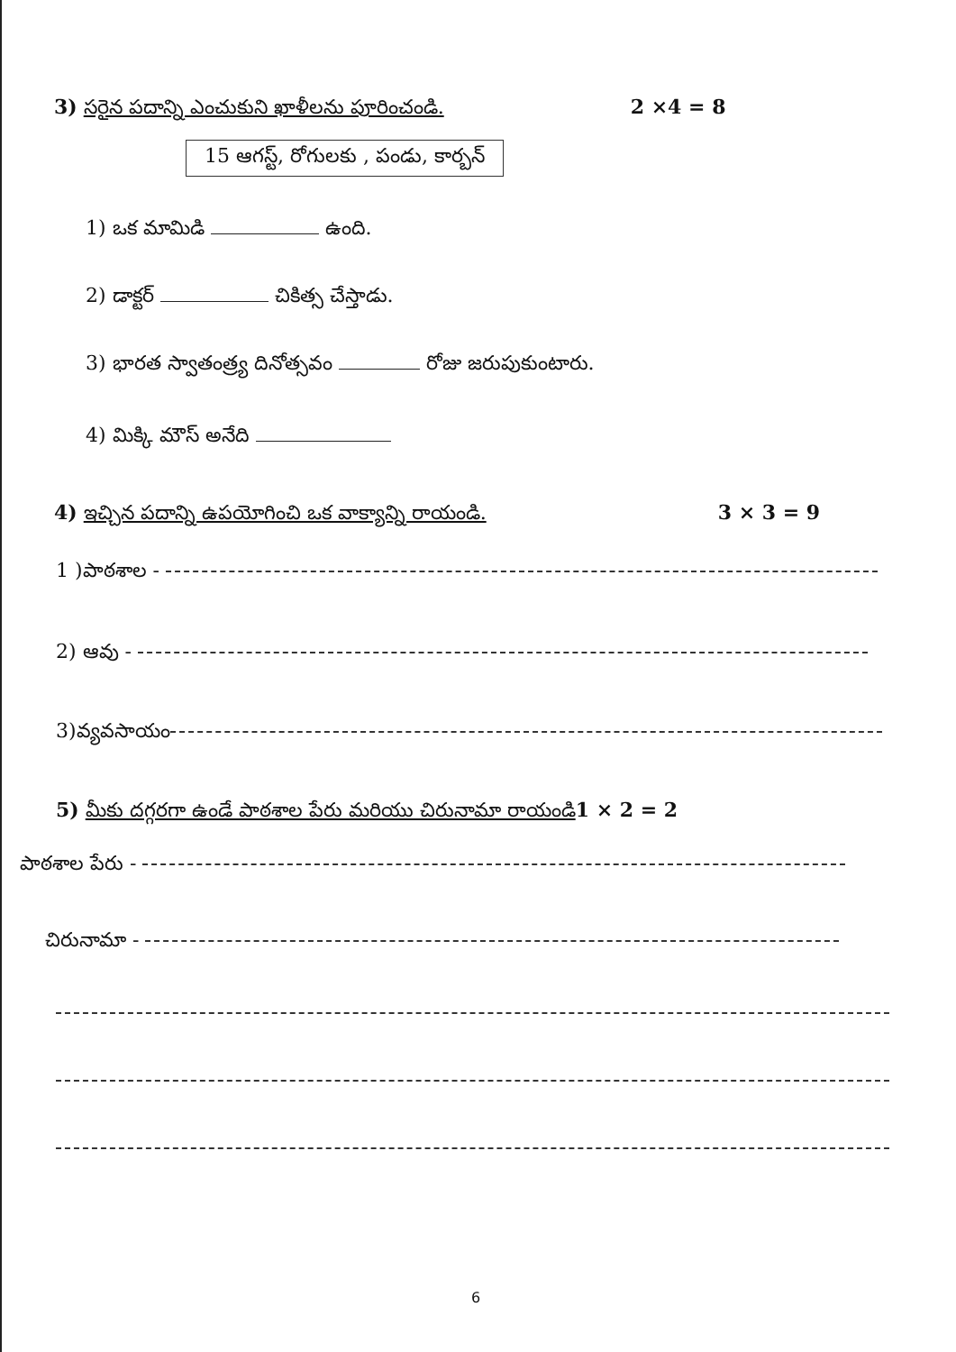3) సరైన పదాన్ని ఎంచుకుని ఖాళీలను పూరించండి. 2 ×4 = 8
15 ఆగస్ట్, రోగులకు , పండు, కార్బన్
1) ఒక మామిడి ఉంది.
2) డాక్టర్ చికిత్స చేస్తాడు.
3) భారత స్వాతంత్ర్య దినోత్సవం రోజు జరుపుకుంటారు.
4) మిక్కి మౌస్ అనేది
4) ఇచ్చిన పదాన్ని ఉపయోగించి ఒక వాక్యాన్ని రాయండి. 3 × 3 = 9
1 )పాఠశాల -
2) ఆవు -
3)వ్యవసాయం
5) మీకు దగ్గరగా ఉండే పాఠశాల పేరు మరియు చిరునామా రాయండి1 × 2 = 2
పాఠశాల పేరు -
చిరునామా -
6